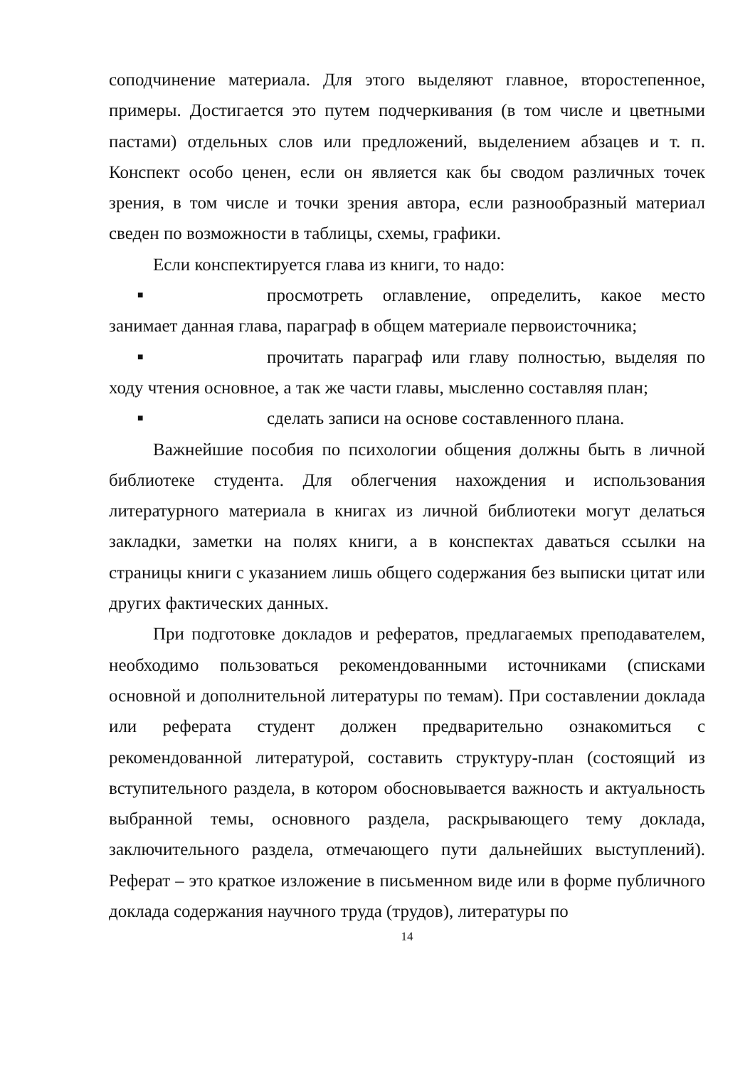соподчинение материала. Для этого выделяют главное, второстепенное, примеры. Достигается это путем подчеркивания (в том числе и цветными пастами) отдельных слов или предложений, выделением абзацев и т. п. Конспект особо ценен, если он является как бы сводом различных точек зрения, в том числе и точки зрения автора, если разнообразный материал сведен по возможности в таблицы, схемы, графики.
Если конспектируется глава из книги, то надо:
■ просмотреть оглавление, определить, какое место занимает данная глава, параграф в общем материале первоисточника;
■ прочитать параграф или главу полностью, выделяя по ходу чтения основное, а так же части главы, мысленно составляя план;
■ сделать записи на основе составленного плана.
Важнейшие пособия по психологии общения должны быть в личной библиотеке студента. Для облегчения нахождения и использования литературного материала в книгах из личной библиотеки могут делаться закладки, заметки на полях книги, а в конспектах даваться ссылки на страницы книги с указанием лишь общего содержания без выписки цитат или других фактических данных.
При подготовке докладов и рефератов, предлагаемых преподавателем, необходимо пользоваться рекомендованными источниками (списками основной и дополнительной литературы по темам). При составлении доклада или реферата студент должен предварительно ознакомиться с рекомендованной литературой, составить структуру-план (состоящий из вступительного раздела, в котором обосновывается важность и актуальность выбранной темы, основного раздела, раскрывающего тему доклада, заключительного раздела, отмечающего пути дальнейших выступлений). Реферат – это краткое изложение в письменном виде или в форме публичного доклада содержания научного труда (трудов), литературы по
14